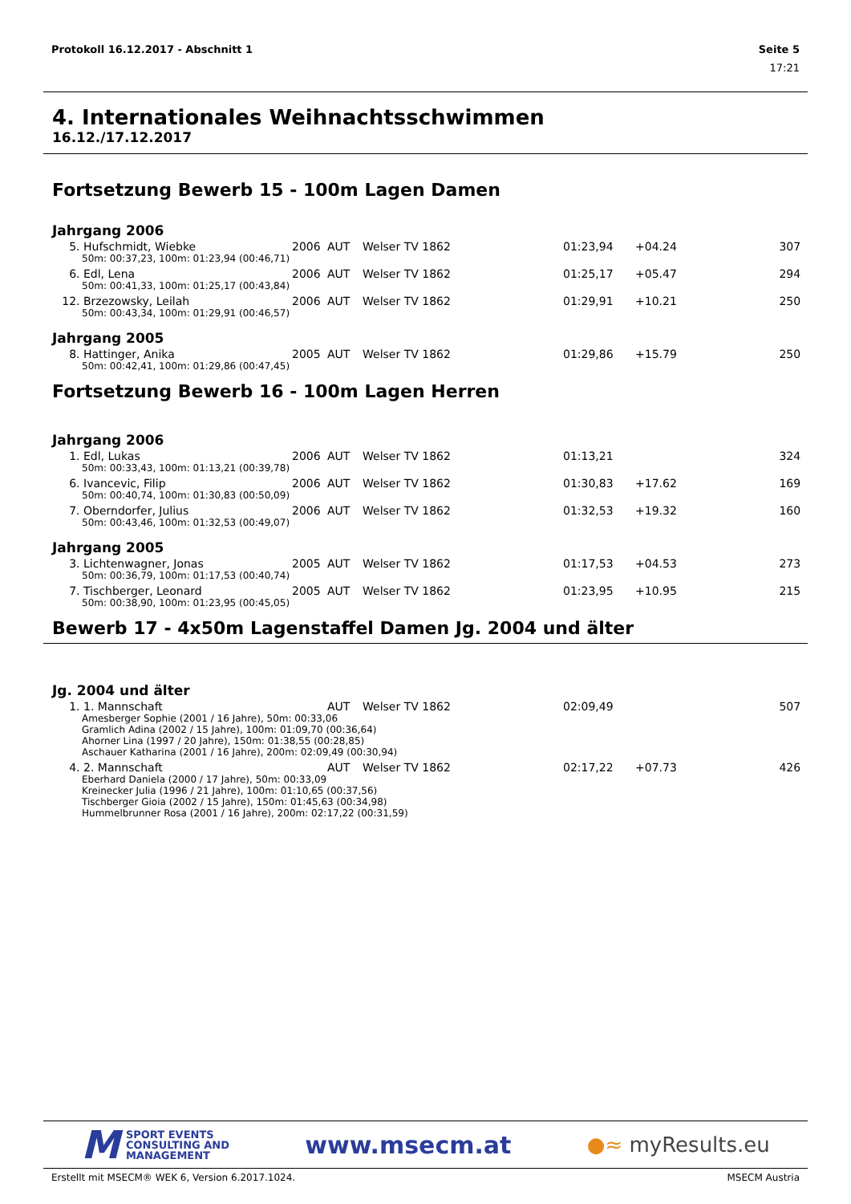Protokoll 16.12.2017 - Abschnitt 1 Seite 5
17:21
4. Internationales Weihnachtsschwimmen
16.12./17.12.2017
Fortsetzung Bewerb 15 - 100m Lagen Damen
Jahrgang 2006
| 5. | Hufschmidt, Wiebke | 2006 | AUT | Welser TV 1862 | 01:23,94 | +04.24 | 307 |
| 50m: 00:37,23, 100m: 01:23,94 (00:46,71) | | | | | | | |
| 6. | Edl, Lena | 2006 | AUT | Welser TV 1862 | 01:25,17 | +05.47 | 294 |
| 50m: 00:41,33, 100m: 01:25,17 (00:43,84) | | | | | | | |
| 12. | Brzezowsky, Leilah | 2006 | AUT | Welser TV 1862 | 01:29,91 | +10.21 | 250 |
| 50m: 00:43,34, 100m: 01:29,91 (00:46,57) | | | | | | | |
Jahrgang 2005
| 8. | Hattinger, Anika | 2005 | AUT | Welser TV 1862 | 01:29,86 | +15.79 | 250 |
| 50m: 00:42,41, 100m: 01:29,86 (00:47,45) | | | | | | | |
Fortsetzung Bewerb 16 - 100m Lagen Herren
Jahrgang 2006
| 1. | Edl, Lukas | 2006 | AUT | Welser TV 1862 | 01:13,21 | | 324 |
| 50m: 00:33,43, 100m: 01:13,21 (00:39,78) | | | | | | | |
| 6. | Ivancevic, Filip | 2006 | AUT | Welser TV 1862 | 01:30,83 | +17.62 | 169 |
| 50m: 00:40,74, 100m: 01:30,83 (00:50,09) | | | | | | | |
| 7. | Oberndorfer, Julius | 2006 | AUT | Welser TV 1862 | 01:32,53 | +19.32 | 160 |
| 50m: 00:43,46, 100m: 01:32,53 (00:49,07) | | | | | | | |
Jahrgang 2005
| 3. | Lichtenwagner, Jonas | 2005 | AUT | Welser TV 1862 | 01:17,53 | +04.53 | 273 |
| 50m: 00:36,79, 100m: 01:17,53 (00:40,74) | | | | | | | |
| 7. | Tischberger, Leonard | 2005 | AUT | Welser TV 1862 | 01:23,95 | +10.95 | 215 |
| 50m: 00:38,90, 100m: 01:23,95 (00:45,05) | | | | | | | |
Bewerb 17 - 4x50m Lagenstaffel Damen Jg. 2004 und älter
Jg. 2004 und älter
| 1. | 1. Mannschaft | | AUT | Welser TV 1862 | 02:09,49 | | 507 |
| Amesberger Sophie (2001 / 16 Jahre), 50m: 00:33,06 Gramlich Adina (2002 / 15 Jahre), 100m: 01:09,70 (00:36,64) Ahorner Lina (1997 / 20 Jahre), 150m: 01:38,55 (00:28,85) Aschauer Katharina (2001 / 16 Jahre), 200m: 02:09,49 (00:30,94) | | | | | | | |
| 4. | 2. Mannschaft | | AUT | Welser TV 1862 | 02:17,22 | +07.73 | 426 |
| Eberhard Daniela (2000 / 17 Jahre), 50m: 00:33,09 Kreinecker Julia (1996 / 21 Jahre), 100m: 01:10,65 (00:37,56) Tischberger Gioia (2002 / 15 Jahre), 150m: 01:45,63 (00:34,98) Hummelbrunner Rosa (2001 / 16 Jahre), 200m: 02:17,22 (00:31,59) | | | | | | | |
M SPORT EVENTS
CONSULTING AND
MANAGEMENT
www.msecm.at
●≈ myResults.eu
Erstellt mit MSECM® WEK 6, Version 6.2017.1024. MSECM Austria